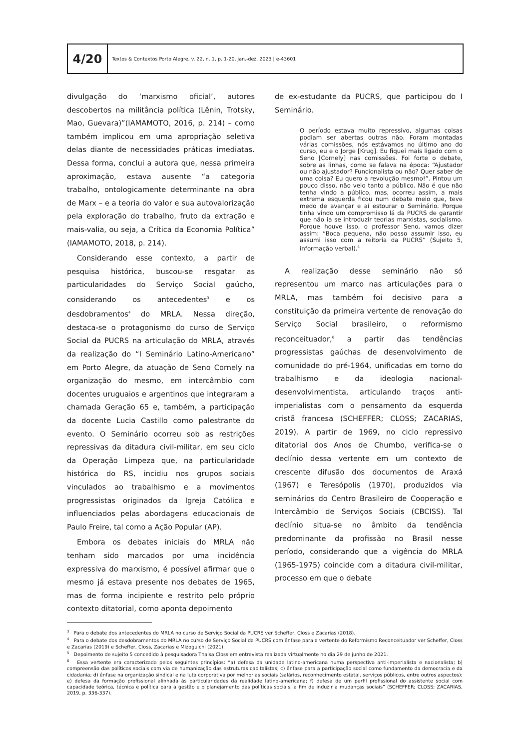4/20
Textos & Contextos Porto Alegre, v. 22, n. 1, p. 1-20, jan.-dez. 2023 | e-43601
divulgação do ‘marxismo oficial’, autores descobertos na militância política (Lênin, Trotsky, Mao, Guevara)”(IAMAMOTO, 2016, p. 214) – como também implicou em uma apropriação seletiva delas diante de necessidades práticas imediatas. Dessa forma, conclui a autora que, nessa primeira aproximação, estava ausente “a categoria trabalho, ontologicamente determinante na obra de Marx – e a teoria do valor e sua autovalorização pela exploração do trabalho, fruto da extração e mais-valia, ou seja, a Crítica da Economia Política” (IAMAMOTO, 2018, p. 214).
Considerando esse contexto, a partir de pesquisa histórica, buscou-se resgatar as particularidades do Serviço Social gaúcho, considerando os antecedentes<sup>3</sup> e os desdobramentos<sup>4</sup> do MRLA. Nessa direção, destaca-se o protagonismo do curso de Serviço Social da PUCRS na articulação do MRLA, através da realização do “I Seminário Latino-Americano” em Porto Alegre, da atuação de Seno Cornely na organização do mesmo, em intercâmbio com docentes uruguaios e argentinos que integraram a chamada Geração 65 e, também, a participação da docente Lucia Castillo como palestrante do evento. O Seminário ocorreu sob as restrições repressivas da ditadura civil-militar, em seu ciclo da Operação Limpeza que, na particularidade histórica do RS, incidiu nos grupos sociais vinculados ao trabalhismo e a movimentos progressistas originados da Igreja Católica e influenciados pelas abordagens educacionais de Paulo Freire, tal como a Ação Popular (AP).
Embora os debates iniciais do MRLA não tenham sido marcados por uma incidência expressiva do marxismo, é possível afirmar que o mesmo já estava presente nos debates de 1965, mas de forma incipiente e restrito pelo próprio contexto ditatorial, como aponta depoimento
de ex-estudante da PUCRS, que participou do I Seminário.
O período estava muito repressivo, algumas coisas podiam ser abertas outras não. Foram montadas várias comissões, nós estávamos no último ano do curso, eu e o Jorge [Krug]. Eu fiquei mais ligado com o Seno [Cornely] nas comissões. Foi forte o debate, sobre as linhas, como se falava na época: “Ajustador ou não ajustador? Funcionalista ou não? Quer saber de uma coisa? Eu quero a revolução mesmo!”. Pintou um pouco disso, não veio tanto a público. Não é que não tenha vindo a público, mas, ocorreu assim, a mais extrema esquerda ficou num debate meio que, teve medo de avançar e aí estourar o Seminário. Porque tinha vindo um compromisso lá da PUCRS de garantir que não ia se introduzir teorias marxistas, socialismo. Porque houve isso, o professor Seno, vamos dizer assim: “Boca pequena, não posso assumir isso, eu assumi isso com a reitoria da PUCRS” (Sujeito 5, informação verbal).<sup>5</sup>
A realização desse seminário não só representou um marco nas articulações para o MRLA, mas também foi decisivo para a constituição da primeira vertente de renovação do Serviço Social brasileiro, o reformismo reconceituador,<sup>6</sup> a partir das tendências progressistas gaúchas de desenvolvimento de comunidade do pré-1964, unificadas em torno do trabalhismo e da ideologia nacional-desenvolvimentista, articulando traços anti-imperialistas com o pensamento da esquerda cristã francesa (SCHEFFER; CLOSS; ZACARIAS, 2019). A partir de 1969, no ciclo repressivo ditatorial dos Anos de Chumbo, verifica-se o declínio dessa vertente em um contexto de crescente difusão dos documentos de Araxá (1967) e Teresópolis (1970), produzidos via seminários do Centro Brasileiro de Cooperação e Intercâmbio de Serviços Sociais (CBCISS). Tal declínio situa-se no âmbito da tendência predominante da profissão no Brasil nesse período, considerando que a vigência do MRLA (1965-1975) coincide com a ditadura civil-militar, processo em que o debate
<sup>3</sup> Para o debate dos antecedentes do MRLA no curso de Serviço Social da PUCRS ver Scheffer, Closs e Zacarias (2018).
<sup>4</sup> Para o debate dos desdobramentos do MRLA no curso de Serviço Social da PUCRS com ênfase para a vertente do Reformismo Reconceituador ver Scheffer, Closs e Zacarias (2019) e Scheffer, Closs, Zacarias e Mizoguichi (2021).
<sup>5</sup> Depoimento de sujeito 5 concedido à pesquisadora Thaisa Closs em entrevista realizada virtualmente no dia 29 de junho de 2021.
<sup>6</sup> Essa vertente era caracterizada pelos seguintes princípios: “a) defesa da unidade latino-americana numa perspectiva anti-imperialista e nacionalista; b) compreensão das políticas sociais com via de humanização das estruturas capitalistas; c) ênfase para a participação social como fundamento da democracia e da cidadania; d) ênfase na organização sindical e na luta corporativa por melhorias sociais (salários, reconhecimento estatal, serviços públicos, entre outros aspectos); e) defesa da formação profissional alinhada às particularidades da realidade latino-americana; f) defesa de um perfil profissional do assistente social com capacidade teórica, técnica e política para a gestão e o planejamento das políticas sociais, a fim de induzir a mudanças sociais” (SCHEFFER; CLOSS; ZACARIAS, 2019, p. 336-337).